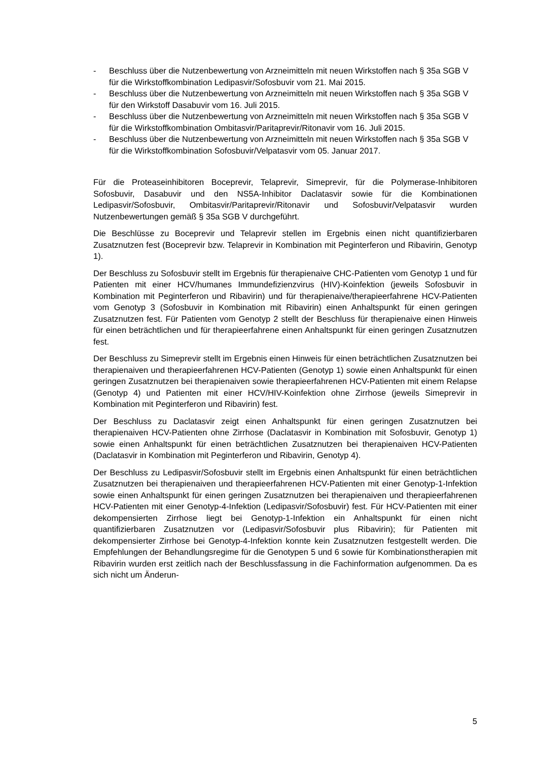- Beschluss über die Nutzenbewertung von Arzneimitteln mit neuen Wirkstoffen nach § 35a SGB V für die Wirkstoffkombination Ledipasvir/Sofosbuvir vom 21. Mai 2015.
- Beschluss über die Nutzenbewertung von Arzneimitteln mit neuen Wirkstoffen nach § 35a SGB V für den Wirkstoff Dasabuvir vom 16. Juli 2015.
- Beschluss über die Nutzenbewertung von Arzneimitteln mit neuen Wirkstoffen nach § 35a SGB V für die Wirkstoffkombination Ombitasvir/Paritaprevir/Ritonavir vom 16. Juli 2015.
- Beschluss über die Nutzenbewertung von Arzneimitteln mit neuen Wirkstoffen nach § 35a SGB V für die Wirkstoffkombination Sofosbuvir/Velpatasvir vom 05. Januar 2017.
Für die Proteaseinhibitoren Boceprevir, Telaprevir, Simeprevir, für die Polymerase-Inhibitoren Sofosbuvir, Dasabuvir und den NS5A-Inhibitor Daclatasvir sowie für die Kombinationen Ledipasvir/Sofosbuvir, Ombitasvir/Paritaprevir/Ritonavir und Sofosbuvir/Velpatasvir wurden Nutzenbewertungen gemäß § 35a SGB V durchgeführt.
Die Beschlüsse zu Boceprevir und Telaprevir stellen im Ergebnis einen nicht quantifizierbaren Zusatznutzen fest (Boceprevir bzw. Telaprevir in Kombination mit Peginterferon und Ribavirin, Genotyp 1).
Der Beschluss zu Sofosbuvir stellt im Ergebnis für therapienaive CHC-Patienten vom Genotyp 1 und für Patienten mit einer HCV/humanes Immundefizienzvirus (HIV)-Koinfektion (jeweils Sofosbuvir in Kombination mit Peginterferon und Ribavirin) und für therapienaive/therapieerfahrene HCV-Patienten vom Genotyp 3 (Sofosbuvir in Kombination mit Ribavirin) einen Anhaltspunkt für einen geringen Zusatznutzen fest. Für Patienten vom Genotyp 2 stellt der Beschluss für therapienaive einen Hinweis für einen beträchtlichen und für therapieerfahrene einen Anhaltspunkt für einen geringen Zusatznutzen fest.
Der Beschluss zu Simeprevir stellt im Ergebnis einen Hinweis für einen beträchtlichen Zusatznutzen bei therapienaiven und therapieerfahrenen HCV-Patienten (Genotyp 1) sowie einen Anhaltspunkt für einen geringen Zusatznutzen bei therapienaiven sowie therapieerfahrenen HCV-Patienten mit einem Relapse (Genotyp 4) und Patienten mit einer HCV/HIV-Koinfektion ohne Zirrhose (jeweils Simeprevir in Kombination mit Peginterferon und Ribavirin) fest.
Der Beschluss zu Daclatasvir zeigt einen Anhaltspunkt für einen geringen Zusatznutzen bei therapienaiven HCV-Patienten ohne Zirrhose (Daclatasvir in Kombination mit Sofosbuvir, Genotyp 1) sowie einen Anhaltspunkt für einen beträchtlichen Zusatznutzen bei therapienaiven HCV-Patienten (Daclatasvir in Kombination mit Peginterferon und Ribavirin, Genotyp 4).
Der Beschluss zu Ledipasvir/Sofosbuvir stellt im Ergebnis einen Anhaltspunkt für einen beträchtlichen Zusatznutzen bei therapienaiven und therapieerfahrenen HCV-Patienten mit einer Genotyp-1-Infektion sowie einen Anhaltspunkt für einen geringen Zusatznutzen bei therapienaiven und therapieerfahrenen HCV-Patienten mit einer Genotyp-4-Infektion (Ledipasvir/Sofosbuvir) fest. Für HCV-Patienten mit einer dekompensierten Zirrhose liegt bei Genotyp-1-Infektion ein Anhaltspunkt für einen nicht quantifizierbaren Zusatznutzen vor (Ledipasvir/Sofosbuvir plus Ribavirin); für Patienten mit dekompensierter Zirrhose bei Genotyp-4-Infektion konnte kein Zusatznutzen festgestellt werden. Die Empfehlungen der Behandlungsregime für die Genotypen 5 und 6 sowie für Kombinationstherapien mit Ribavirin wurden erst zeitlich nach der Beschlussfassung in die Fachinformation aufgenommen. Da es sich nicht um Änderun-
5